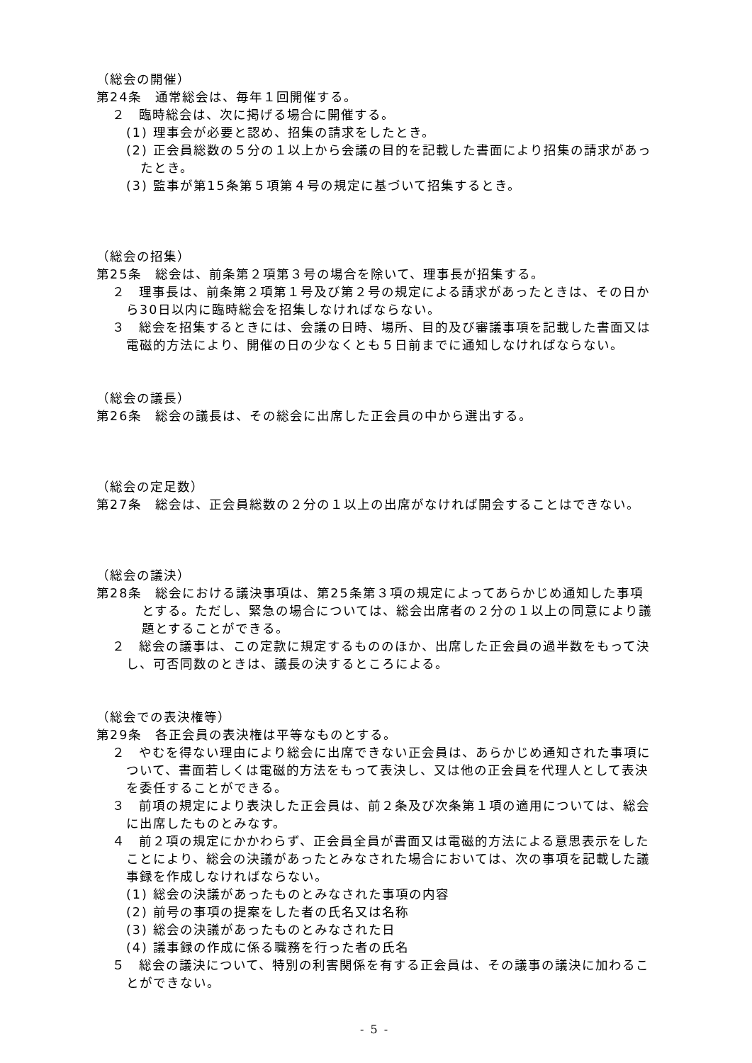（総会の開催）
第24条　通常総会は、毎年１回開催する。
２　臨時総会は、次に掲げる場合に開催する。
(1) 理事会が必要と認め、招集の請求をしたとき。
(2) 正会員総数の５分の１以上から会議の目的を記載した書面により招集の請求があったとき。
(3) 監事が第15条第５項第４号の規定に基づいて招集するとき。
（総会の招集）
第25条　総会は、前条第２項第３号の場合を除いて、理事長が招集する。
２　理事長は、前条第２項第１号及び第２号の規定による請求があったときは、その日から30日以内に臨時総会を招集しなければならない。
３　総会を招集するときには、会議の日時、場所、目的及び審議事項を記載した書面又は電磁的方法により、開催の日の少なくとも５日前までに通知しなければならない。
（総会の議長）
第26条　総会の議長は、その総会に出席した正会員の中から選出する。
（総会の定足数）
第27条　総会は、正会員総数の２分の１以上の出席がなければ開会することはできない。
（総会の議決）
第28条　総会における議決事項は、第25条第３項の規定によってあらかじめ通知した事項とする。ただし、緊急の場合については、総会出席者の２分の１以上の同意により議題とすることができる。
２　総会の議事は、この定款に規定するもののほか、出席した正会員の過半数をもって決し、可否同数のときは、議長の決するところによる。
（総会での表決権等）
第29条　各正会員の表決権は平等なものとする。
２　やむを得ない理由により総会に出席できない正会員は、あらかじめ通知された事項について、書面若しくは電磁的方法をもって表決し、又は他の正会員を代理人として表決を委任することができる。
３　前項の規定により表決した正会員は、前２条及び次条第１項の適用については、総会に出席したものとみなす。
４　前２項の規定にかかわらず、正会員全員が書面又は電磁的方法による意思表示をしたことにより、総会の決議があったとみなされた場合においては、次の事項を記載した議事録を作成しなければならない。
(1) 総会の決議があったものとみなされた事項の内容
(2) 前号の事項の提案をした者の氏名又は名称
(3) 総会の決議があったものとみなされた日
(4) 議事録の作成に係る職務を行った者の氏名
５　総会の議決について、特別の利害関係を有する正会員は、その議事の議決に加わることができない。
- 5 -